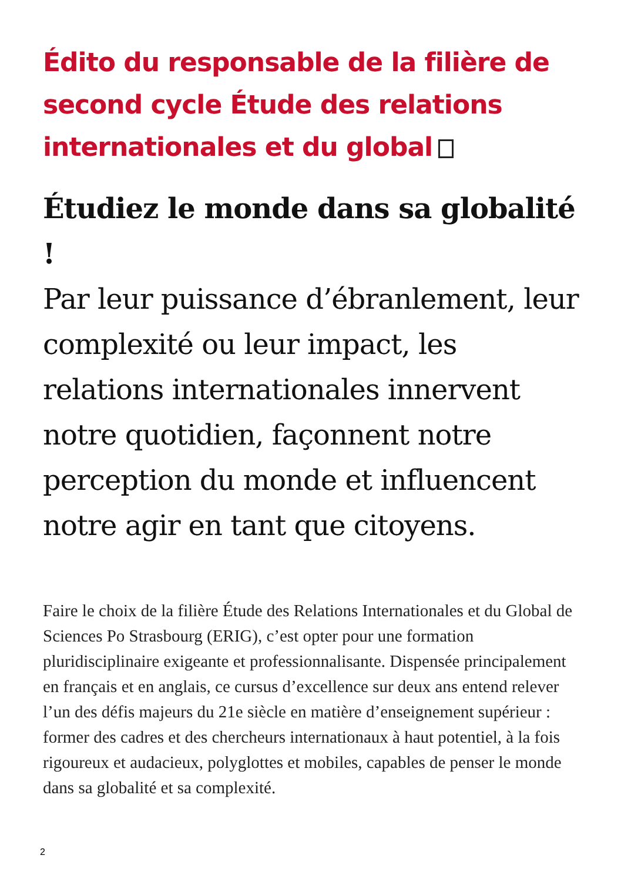Édito du responsable de la filière de second cycle Étude des relations internationales et du global
Étudiez le monde dans sa globalité !
Par leur puissance d’ébranlement, leur complexité ou leur impact, les relations internationales innervent notre quotidien, façonnent notre perception du monde et influencent notre agir en tant que citoyens.
Faire le choix de la filière Étude des Relations Internationales et du Global de Sciences Po Strasbourg (ERIG), c’est opter pour une formation pluridisciplinaire exigeante et professionnalisante. Dispensée principalement en français et en anglais, ce cursus d’excellence sur deux ans entend relever l’un des défis majeurs du 21e siècle en matière d’enseignement supérieur : former des cadres et des chercheurs internationaux à haut potentiel, à la fois rigoureux et audacieux, polyglottes et mobiles, capables de penser le monde dans sa globalité et sa complexité.
2